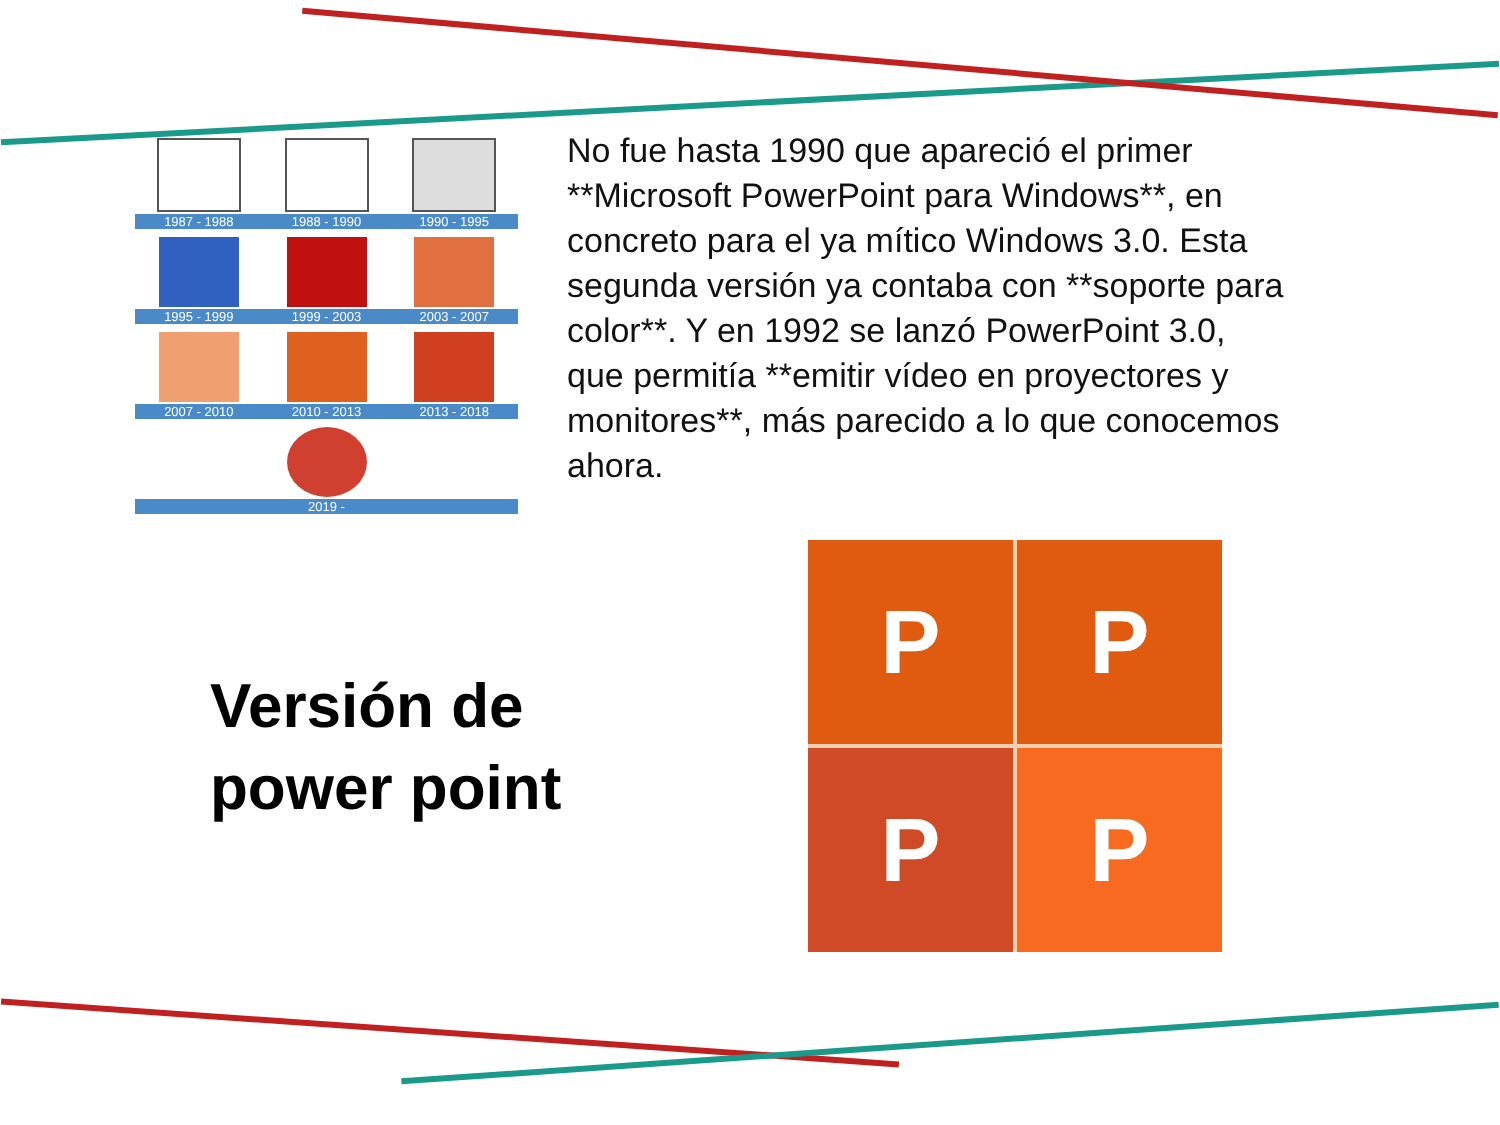1987 - 1988 1988 - 1990 1990 - 1995
1995 - 1999 1999 - 2003 2003 - 2007
2007 - 2010 2010 - 2013 2013 - 2018
2019 -
No fue hasta 1990 que apareció el primer **Microsoft PowerPoint para Windows**, en concreto para el ya mítico Windows 3.0. Esta segunda versión ya contaba con **soporte para color**. Y en 1992 se lanzó PowerPoint 3.0, que permitía **emitir vídeo en proyectores y monitores**, más parecido a lo que conocemos ahora.
Versión de
power point
P
P
P
P